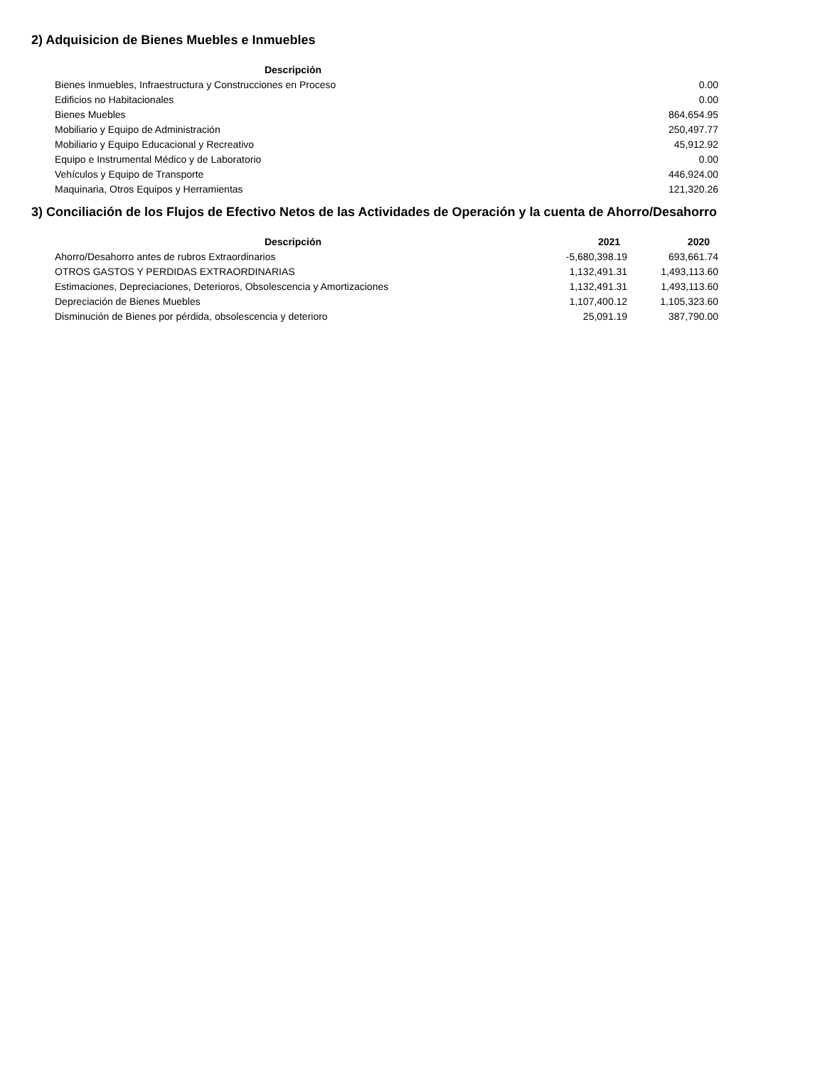2) Adquisicion de Bienes Muebles e Inmuebles
| Descripción | |
| --- | --- |
| Bienes Inmuebles, Infraestructura y Construcciones en Proceso | 0.00 |
| Edificios no Habitacionales | 0.00 |
| Bienes Muebles | 864,654.95 |
| Mobiliario y Equipo de Administración | 250,497.77 |
| Mobiliario y Equipo Educacional y Recreativo | 45,912.92 |
| Equipo e Instrumental Médico y de Laboratorio | 0.00 |
| Vehículos y Equipo de Transporte | 446,924.00 |
| Maquinaria, Otros Equipos y Herramientas | 121,320.26 |
3) Conciliación de los Flujos de Efectivo Netos de las Actividades de Operación y la cuenta de Ahorro/Desahorro
| Descripción | 2021 | 2020 |
| --- | --- | --- |
| Ahorro/Desahorro antes de rubros Extraordinarios | -5,680,398.19 | 693,661.74 |
| OTROS GASTOS Y PERDIDAS EXTRAORDINARIAS | 1,132,491.31 | 1,493,113.60 |
| Estimaciones, Depreciaciones, Deterioros, Obsolescencia y Amortizaciones | 1,132,491.31 | 1,493,113.60 |
| Depreciación de Bienes Muebles | 1,107,400.12 | 1,105,323.60 |
| Disminución de Bienes por pérdida, obsolescencia y deterioro | 25,091.19 | 387,790.00 |